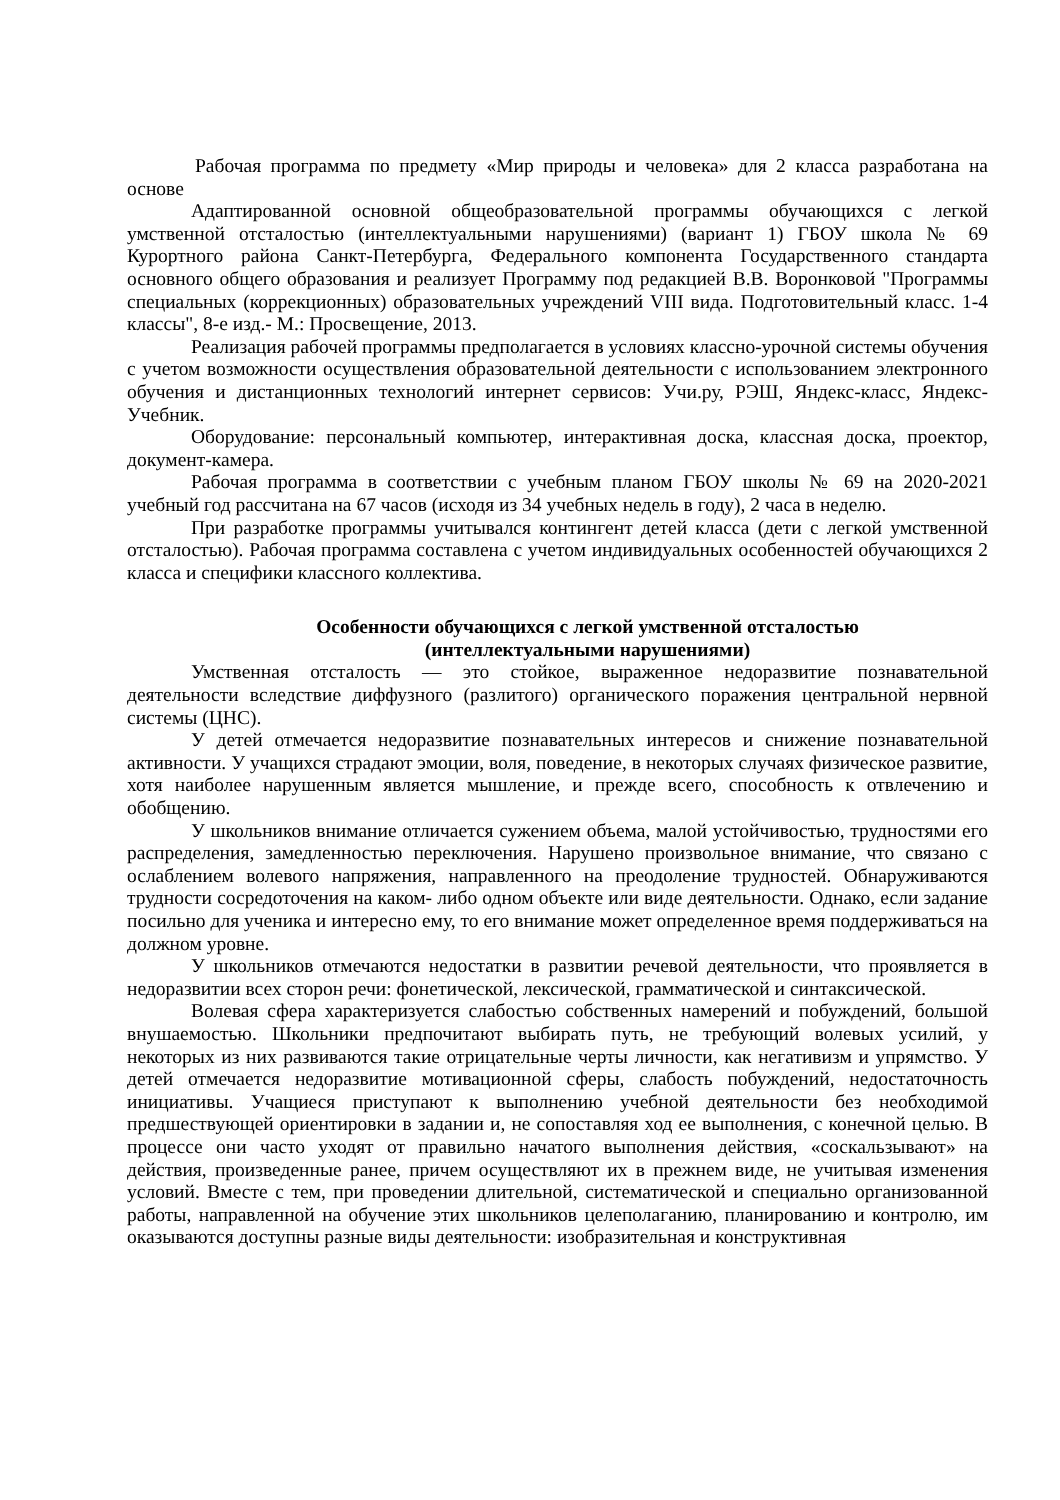Рабочая программа по предмету «Мир природы и человека» для 2 класса разработана на основе
Адаптированной основной общеобразовательной программы обучающихся с легкой умственной отсталостью (интеллектуальными нарушениями) (вариант 1) ГБОУ школа № 69 Курортного района Санкт-Петербурга, Федерального компонента Государственного стандарта основного общего образования и реализует Программу под редакцией В.В. Воронковой "Программы специальных (коррекционных) образовательных учреждений VIII вида. Подготовительный класс. 1-4 классы", 8-е изд.- М.: Просвещение, 2013.
Реализация рабочей программы предполагается в условиях классно-урочной системы обучения с учетом возможности осуществления образовательной деятельности с использованием электронного обучения и дистанционных технологий интернет сервисов: Учи.ру, РЭШ, Яндекс-класс, Яндекс-Учебник.
Оборудование: персональный компьютер, интерактивная доска, классная доска, проектор, документ-камера.
Рабочая программа в соответствии с учебным планом ГБОУ школы № 69 на 2020-2021 учебный год рассчитана на 67 часов (исходя из 34 учебных недель в году), 2 часа в неделю.
При разработке программы учитывался контингент детей класса (дети с легкой умственной отсталостью). Рабочая программа составлена с учетом индивидуальных особенностей обучающихся 2 класса и специфики классного коллектива.
Особенности обучающихся с легкой умственной отсталостью
(интеллектуальными нарушениями)
Умственная отсталость — это стойкое, выраженное недоразвитие познавательной деятельности вследствие диффузного (разлитого) органического поражения центральной нервной системы (ЦНС).
У детей отмечается недоразвитие познавательных интересов и снижение познавательной активности. У учащихся страдают эмоции, воля, поведение, в некоторых случаях физическое развитие, хотя наиболее нарушенным является мышление, и прежде всего, способность к отвлечению и обобщению.
У школьников внимание отличается сужением объема, малой устойчивостью, трудностями его распределения, замедленностью переключения. Нарушено произвольное внимание, что связано с ослаблением волевого напряжения, направленного на преодоление трудностей. Обнаруживаются трудности сосредоточения на каком- либо одном объекте или виде деятельности. Однако, если задание посильно для ученика и интересно ему, то его внимание может определенное время поддерживаться на должном уровне.
У школьников отмечаются недостатки в развитии речевой деятельности, что проявляется в недоразвитии всех сторон речи: фонетической, лексической, грамматической и синтаксической.
Волевая сфера характеризуется слабостью собственных намерений и побуждений, большой внушаемостью. Школьники предпочитают выбирать путь, не требующий волевых усилий, у некоторых из них развиваются такие отрицательные черты личности, как негативизм и упрямство. У детей отмечается недоразвитие мотивационной сферы, слабость побуждений, недостаточность инициативы. Учащиеся приступают к выполнению учебной деятельности без необходимой предшествующей ориентировки в задании и, не сопоставляя ход ее выполнения, с конечной целью. В процессе они часто уходят от правильно начатого выполнения действия, «соскальзывают» на действия, произведенные ранее, причем осуществляют их в прежнем виде, не учитывая изменения условий. Вместе с тем, при проведении длительной, систематической и специально организованной работы, направленной на обучение этих школьников целеполаганию, планированию и контролю, им оказываются доступны разные виды деятельности: изобразительная и конструктивная